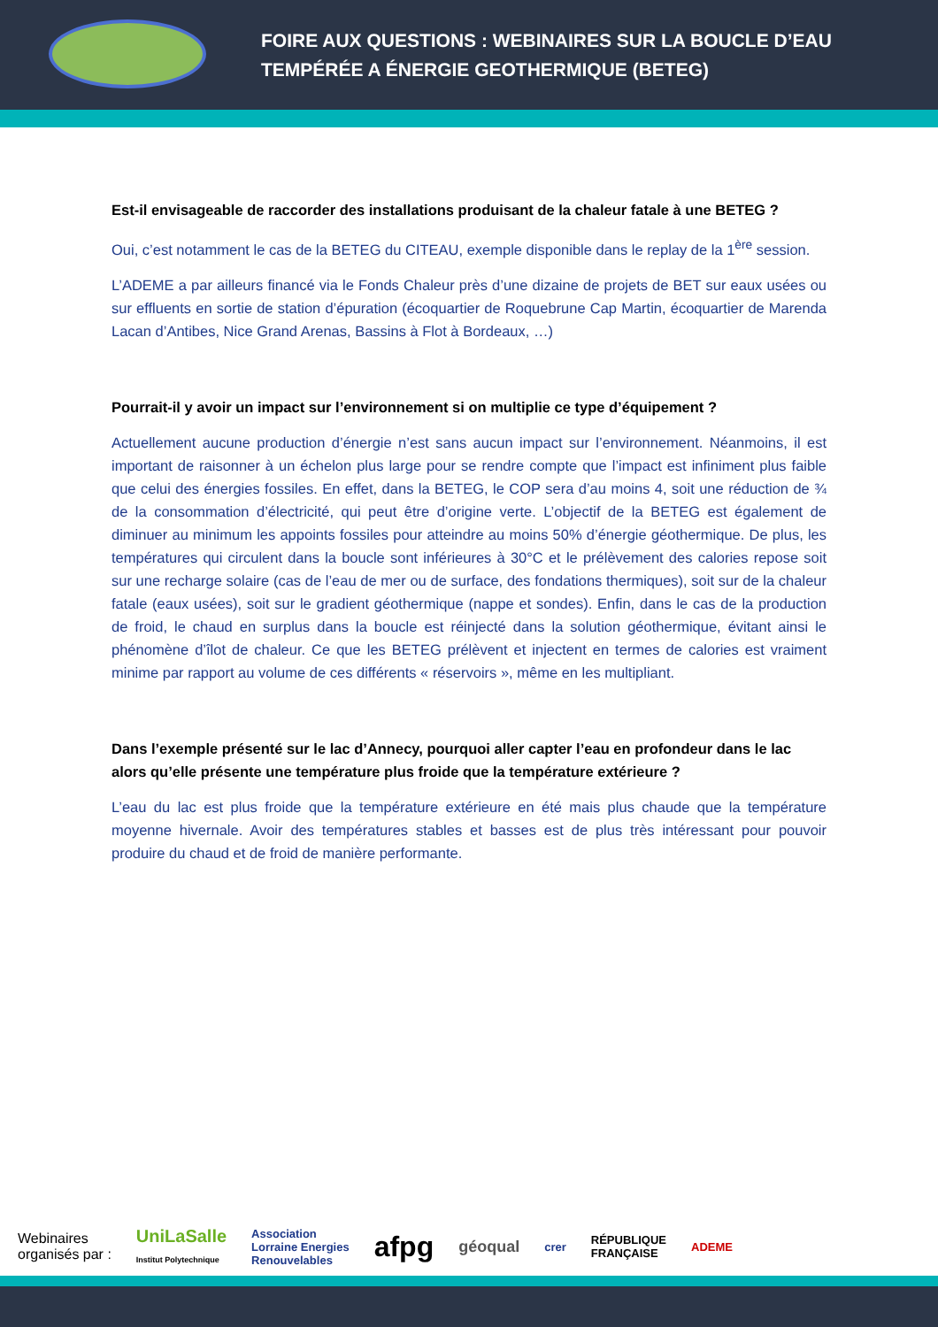FOIRE AUX QUESTIONS : WEBINAIRES SUR LA BOUCLE D’EAU
TEMPÉRÉE A ÉNERGIE GEOTHERMIQUE (BETEG)
Est-il envisageable de raccorder des installations produisant de la chaleur fatale à une BETEG ?
Oui, c’est notamment le cas de la BETEG du CITEAU, exemple disponible dans le replay de la 1<sup>ère</sup> session.
L’ADEME a par ailleurs financé via le Fonds Chaleur près d’une dizaine de projets de BET sur eaux usées ou sur effluents en sortie de station d’épuration (écoquartier de Roquebrune Cap Martin, écoquartier de Marenda Lacan d’Antibes, Nice Grand Arenas, Bassins à Flot à Bordeaux, …)
Pourrait-il y avoir un impact sur l’environnement si on multiplie ce type d’équipement ?
Actuellement aucune production d’énergie n’est sans aucun impact sur l’environnement. Néanmoins, il est important de raisonner à un échelon plus large pour se rendre compte que l’impact est infiniment plus faible que celui des énergies fossiles. En effet, dans la BETEG, le COP sera d’au moins 4, soit une réduction de ¾ de la consommation d’électricité, qui peut être d’origine verte. L’objectif de la BETEG est également de diminuer au minimum les appoints fossiles pour atteindre au moins 50% d’énergie géothermique. De plus, les températures qui circulent dans la boucle sont inférieures à 30°C et le prélèvement des calories repose soit sur une recharge solaire (cas de l’eau de mer ou de surface, des fondations thermiques), soit sur de la chaleur fatale (eaux usées), soit sur le gradient géothermique (nappe et sondes). Enfin, dans le cas de la production de froid, le chaud en surplus dans la boucle est réinjecté dans la solution géothermique, évitant ainsi le phénomène d’îlot de chaleur. Ce que les BETEG prélèvent et injectent en termes de calories est vraiment minime par rapport au volume de ces différents « réservoirs », même en les multipliant.
Dans l’exemple présenté sur le lac d’Annecy, pourquoi aller capter l’eau en profondeur dans le lac alors qu’elle présente une température plus froide que la température extérieure ?
L’eau du lac est plus froide que la température extérieure en été mais plus chaude que la température moyenne hivernale. Avoir des températures stables et basses est de plus très intéressant pour pouvoir produire du chaud et de froid de manière performante.
Webinaires
organisés par :
UniLaSalle
Institut Polytechnique Association
Lorraine Energies
Renouvelables afpg géoqual crer RÉPUBLIQUE
FRANÇAISE ADEME